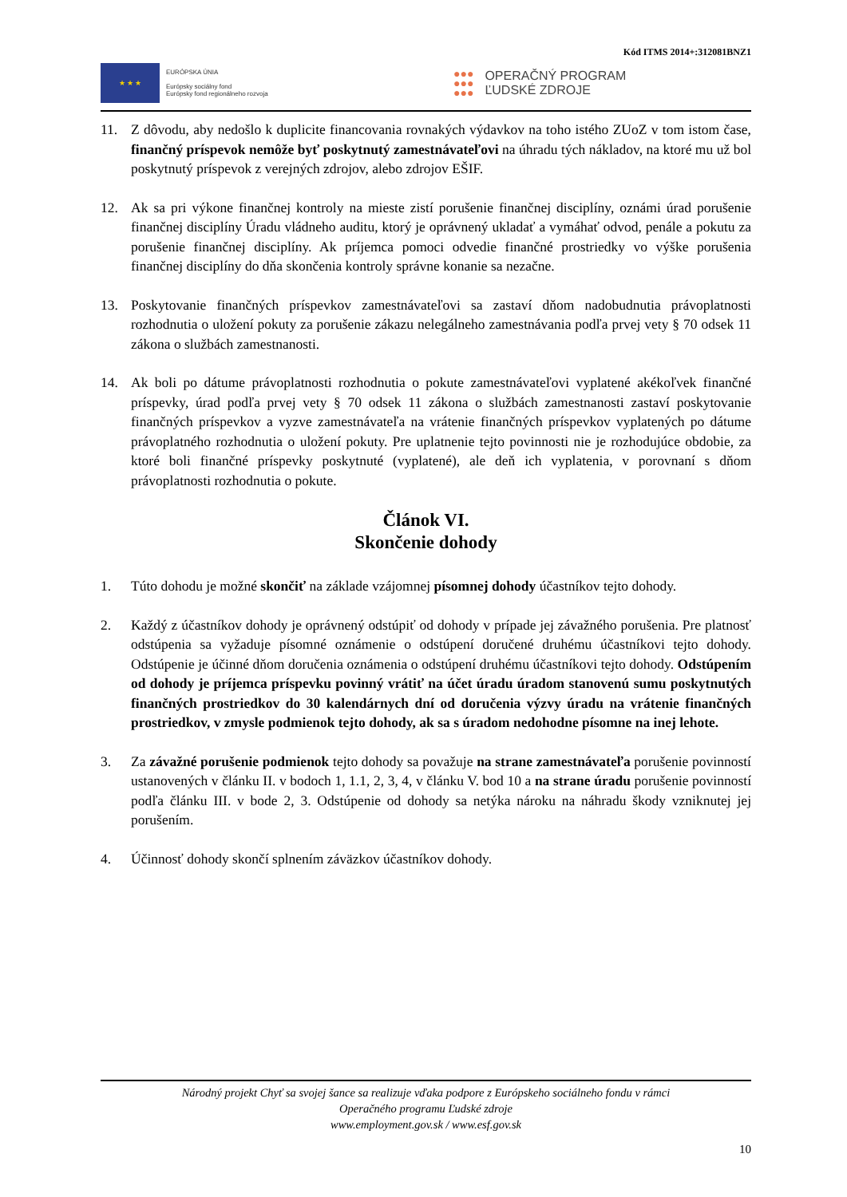Kód ITMS 2014+:312081BNZ1
★ ★ ★
EURÓPSKA ÚNIA
Európsky sociálny fond
Európsky fond regionálneho rozvoja
●●●
●●●
●●●
OPERAČNÝ PROGRAM
ĽUDSKÉ ZDROJE
11. Z dôvodu, aby nedošlo k duplicite financovania rovnakých výdavkov na toho istého ZUoZ v tom istom čase, finančný príspevok nemôže byť poskytnutý zamestnávateľovi na úhradu tých nákladov, na ktoré mu už bol poskytnutý príspevok z verejných zdrojov, alebo zdrojov EŠIF.
12. Ak sa pri výkone finančnej kontroly na mieste zistí porušenie finančnej disciplíny, oznámi úrad porušenie finančnej disciplíny Úradu vládneho auditu, ktorý je oprávnený ukladať a vymáhať odvod, penále a pokutu za porušenie finančnej disciplíny. Ak príjemca pomoci odvedie finančné prostriedky vo výške porušenia finančnej disciplíny do dňa skončenia kontroly správne konanie sa nezačne.
13. Poskytovanie finančných príspevkov zamestnávateľovi sa zastaví dňom nadobudnutia právoplatnosti rozhodnutia o uložení pokuty za porušenie zákazu nelegálneho zamestnávania podľa prvej vety § 70 odsek 11 zákona o službách zamestnanosti.
14. Ak boli po dátume právoplatnosti rozhodnutia o pokute zamestnávateľovi vyplatené akékoľvek finančné príspevky, úrad podľa prvej vety § 70 odsek 11 zákona o službách zamestnanosti zastaví poskytovanie finančných príspevkov a vyzve zamestnávateľa na vrátenie finančných príspevkov vyplatených po dátume právoplatného rozhodnutia o uložení pokuty. Pre uplatnenie tejto povinnosti nie je rozhodujúce obdobie, za ktoré boli finančné príspevky poskytnuté (vyplatené), ale deň ich vyplatenia, v porovnaní s dňom právoplatnosti rozhodnutia o pokute.
Článok VI.
Skončenie dohody
1. Túto dohodu je možné skončiť na základe vzájomnej písomnej dohody účastníkov tejto dohody.
2. Každý z účastníkov dohody je oprávnený odstúpiť od dohody v prípade jej závažného porušenia. Pre platnosť odstúpenia sa vyžaduje písomné oznámenie o odstúpení doručené druhému účastníkovi tejto dohody. Odstúpenie je účinné dňom doručenia oznámenia o odstúpení druhému účastníkovi tejto dohody. Odstúpením od dohody je príjemca príspevku povinný vrátiť na účet úradu úradom stanovenú sumu poskytnutých finančných prostriedkov do 30 kalendárnych dní od doručenia výzvy úradu na vrátenie finančných prostriedkov, v zmysle podmienok tejto dohody, ak sa s úradom nedohodne písomne na inej lehote.
3. Za závažné porušenie podmienok tejto dohody sa považuje na strane zamestnávateľa porušenie povinností ustanovených v článku II. v bodoch 1, 1.1, 2, 3, 4, v článku V. bod 10 a na strane úradu porušenie povinností podľa článku III. v bode 2, 3. Odstúpenie od dohody sa netýka nároku na náhradu škody vzniknutej jej porušením.
4. Účinnosť dohody skončí splnením záväzkov účastníkov dohody.
Národný projekt Chyť sa svojej šance sa realizuje vďaka podpore z Európskeho sociálneho fondu v rámci
Operačného programu Ľudské zdroje
www.employment.gov.sk / www.esf.gov.sk
10